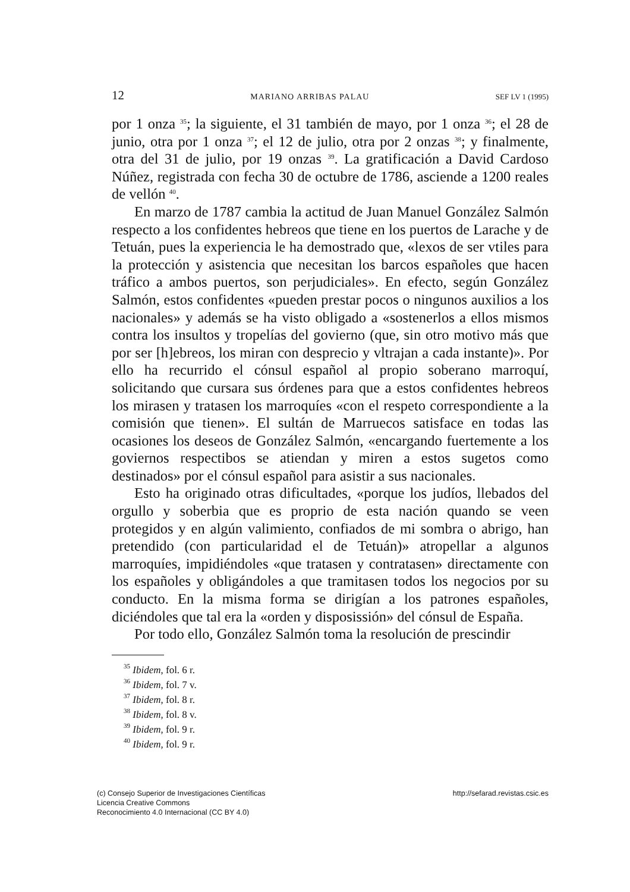12 MARIANO ARRIBAS PALAU SEF LV 1 (1995)
por 1 onza <sup>35</sup>; la siguiente, el 31 también de mayo, por 1 onza <sup>36</sup>; el 28 de junio, otra por 1 onza <sup>37</sup>; el 12 de julio, otra por 2 onzas <sup>38</sup>; y finalmente, otra del 31 de julio, por 19 onzas <sup>39</sup>. La gratificación a David Cardoso Núñez, registrada con fecha 30 de octubre de 1786, asciende a 1200 reales de vellón <sup>40</sup>.
En marzo de 1787 cambia la actitud de Juan Manuel González Salmón respecto a los confidentes hebreos que tiene en los puertos de Larache y de Tetuán, pues la experiencia le ha demostrado que, «lexos de ser vtiles para la protección y asistencia que necesitan los barcos españoles que hacen tráfico a ambos puertos, son perjudiciales». En efecto, según González Salmón, estos confidentes «pueden prestar pocos o ningunos auxilios a los nacionales» y además se ha visto obligado a «sostenerlos a ellos mismos contra los insultos y tropelías del govierno (que, sin otro motivo más que por ser [h]ebreos, los miran con desprecio y vltrajan a cada instante)». Por ello ha recurrido el cónsul español al propio soberano marroquí, solicitando que cursara sus órdenes para que a estos confidentes hebreos los mirasen y tratasen los marroquíes «con el respeto correspondiente a la comisión que tienen». El sultán de Marruecos satisface en todas las ocasiones los deseos de González Salmón, «encargando fuertemente a los goviernos respectibos se atiendan y miren a estos sugetos como destinados» por el cónsul español para asistir a sus nacionales.
Esto ha originado otras dificultades, «porque los judíos, llebados del orgullo y soberbia que es proprio de esta nación quando se veen protegidos y en algún valimiento, confiados de mi sombra o abrigo, han pretendido (con particularidad el de Tetuán)» atropellar a algunos marroquíes, impidiéndoles «que tratasen y contratasen» directamente con los españoles y obligándoles a que tramitasen todos los negocios por su conducto. En la misma forma se dirigían a los patrones españoles, diciéndoles que tal era la «orden y disposissión» del cónsul de España.
Por todo ello, González Salmón toma la resolución de prescindir
<sup>35</sup> Ibidem, fol. 6 r.
<sup>36</sup> Ibidem, fol. 7 v.
<sup>37</sup> Ibidem, fol. 8 r.
<sup>38</sup> Ibidem, fol. 8 v.
<sup>39</sup> Ibidem, fol. 9 r.
<sup>40</sup> Ibidem, fol. 9 r.
(c) Consejo Superior de Investigaciones Científicas
Licencia Creative Commons
Reconocimiento 4.0 Internacional (CC BY 4.0)
http://sefarad.revistas.csic.es